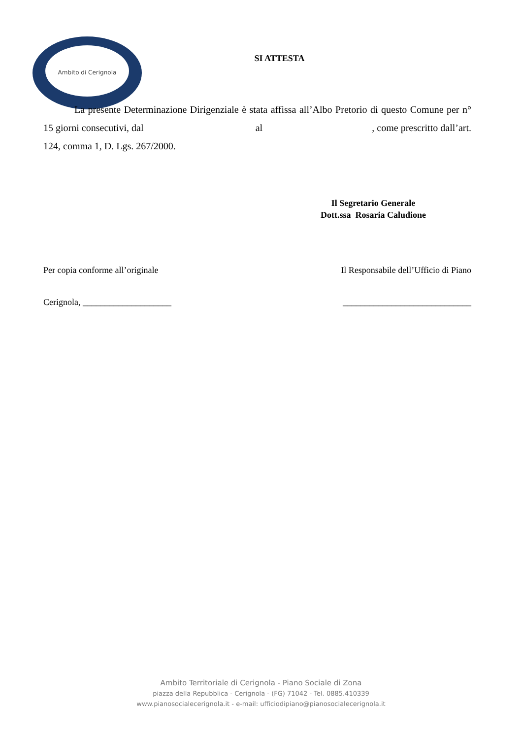Ambito di Cerignola
SI ATTESTA
La presente Determinazione Dirigenziale è stata affissa all’Albo Pretorio di questo Comune per n° 15 giorni consecutivi, dal al , come prescritto dall’art. 124, comma 1, D. Lgs. 267/2000.
Il Segretario Generale
Dott.ssa Rosaria Caludione
Per copia conforme all’originale Il Responsabile dell’Ufficio di Piano
Cerignola, ____________________ _____________________________
Ambito Territoriale di Cerignola - Piano Sociale di Zona
piazza della Repubblica - Cerignola - (FG) 71042 - Tel. 0885.410339
www.pianosocialecerignola.it - e-mail: ufficiodipiano@pianosocialecerignola.it